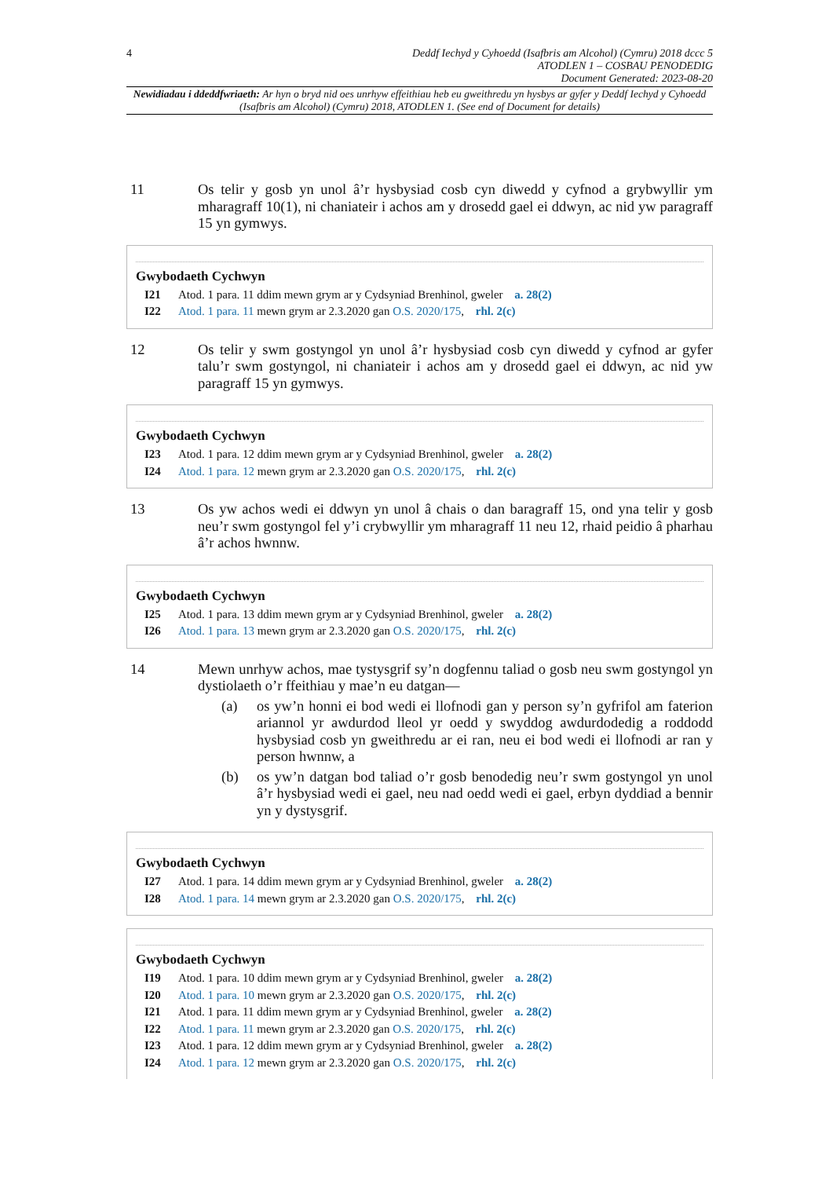4 Deddf Iechyd y Cyhoedd (Isafbris am Alcohol) (Cymru) 2018 dccc 5
ATODLEN 1 – COSBAU PENODEDIG
Document Generated: 2023-08-20
Newidiadau i ddeddfwriaeth: Ar hyn o bryd nid oes unrhyw effeithiau heb eu gweithredu yn hysbys ar gyfer y Deddf Iechyd y Cyhoedd (Isafbris am Alcohol) (Cymru) 2018, ATODLEN 1. (See end of Document for details)
11 Os telir y gosb yn unol â’r hysbysiad cosb cyn diwedd y cyfnod a grybwyllir ym mharagraff 10(1), ni chaniateir i achos am y drosedd gael ei ddwyn, ac nid yw paragraff 15 yn gymwys.
Gwybodaeth Cychwyn
I21 Atod. 1 para. 11 ddim mewn grym ar y Cydsyniad Brenhinol, gweler a. 28(2)
I22 Atod. 1 para. 11 mewn grym ar 2.3.2020 gan O.S. 2020/175, rhl. 2(c)
12 Os telir y swm gostyngol yn unol â’r hysbysiad cosb cyn diwedd y cyfnod ar gyfer talu’r swm gostyngol, ni chaniateir i achos am y drosedd gael ei ddwyn, ac nid yw paragraff 15 yn gymwys.
Gwybodaeth Cychwyn
I23 Atod. 1 para. 12 ddim mewn grym ar y Cydsyniad Brenhinol, gweler a. 28(2)
I24 Atod. 1 para. 12 mewn grym ar 2.3.2020 gan O.S. 2020/175, rhl. 2(c)
13 Os yw achos wedi ei ddwyn yn unol â chais o dan baragraff 15, ond yna telir y gosb neu’r swm gostyngol fel y’i crybwyllir ym mharagraff 11 neu 12, rhaid peidio â pharhau â’r achos hwnnw.
Gwybodaeth Cychwyn
I25 Atod. 1 para. 13 ddim mewn grym ar y Cydsyniad Brenhinol, gweler a. 28(2)
I26 Atod. 1 para. 13 mewn grym ar 2.3.2020 gan O.S. 2020/175, rhl. 2(c)
14 Mewn unrhyw achos, mae tystysgrif sy’n dogfennu taliad o gosb neu swm gostyngol yn dystiolaeth o’r ffeithiau y mae’n eu datgan—
(a) os yw’n honni ei bod wedi ei llofnodi gan y person sy’n gyfrifol am faterion ariannol yr awdurdod lleol yr oedd y swyddog awdurdodedig a roddodd hysbysiad cosb yn gweithredu ar ei ran, neu ei bod wedi ei llofnodi ar ran y person hwnnw, a
(b) os yw’n datgan bod taliad o’r gosb benodedig neu’r swm gostyngol yn unol â’r hysbysiad wedi ei gael, neu nad oedd wedi ei gael, erbyn dyddiad a bennir yn y dystysgrif.
Gwybodaeth Cychwyn
I27 Atod. 1 para. 14 ddim mewn grym ar y Cydsyniad Brenhinol, gweler a. 28(2)
I28 Atod. 1 para. 14 mewn grym ar 2.3.2020 gan O.S. 2020/175, rhl. 2(c)
Gwybodaeth Cychwyn
I19 Atod. 1 para. 10 ddim mewn grym ar y Cydsyniad Brenhinol, gweler a. 28(2)
I20 Atod. 1 para. 10 mewn grym ar 2.3.2020 gan O.S. 2020/175, rhl. 2(c)
I21 Atod. 1 para. 11 ddim mewn grym ar y Cydsyniad Brenhinol, gweler a. 28(2)
I22 Atod. 1 para. 11 mewn grym ar 2.3.2020 gan O.S. 2020/175, rhl. 2(c)
I23 Atod. 1 para. 12 ddim mewn grym ar y Cydsyniad Brenhinol, gweler a. 28(2)
I24 Atod. 1 para. 12 mewn grym ar 2.3.2020 gan O.S. 2020/175, rhl. 2(c)